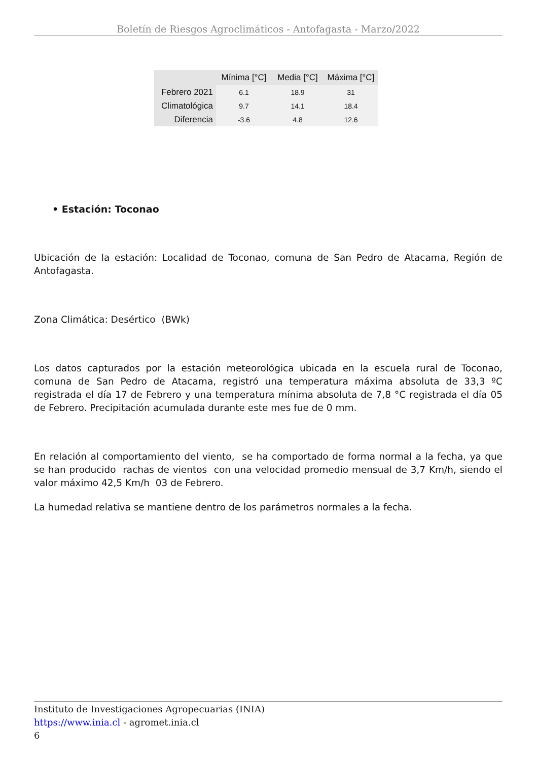Boletín de Riesgos Agroclimáticos - Antofagasta - Marzo/2022
| | Mínima [°C] | Media [°C] | Máxima [°C] |
| --- | --- | --- | --- |
| Febrero 2021 | 6.1 | 18.9 | 31 |
| Climatológica | 9.7 | 14.1 | 18.4 |
| Diferencia | -3.6 | 4.8 | 12.6 |
• Estación: Toconao
Ubicación de la estación: Localidad de Toconao, comuna de San Pedro de Atacama, Región de Antofagasta.
Zona Climática: Desértico (BWk)
Los datos capturados por la estación meteorológica ubicada en la escuela rural de Toconao, comuna de San Pedro de Atacama, registró una temperatura máxima absoluta de 33,3 ºC registrada el día 17 de Febrero y una temperatura mínima absoluta de 7,8 °C registrada el día 05 de Febrero. Precipitación acumulada durante este mes fue de 0 mm.
En relación al comportamiento del viento, se ha comportado de forma normal a la fecha, ya que se han producido rachas de vientos con una velocidad promedio mensual de 3,7 Km/h, siendo el valor máximo 42,5 Km/h 03 de Febrero.
La humedad relativa se mantiene dentro de los parámetros normales a la fecha.
Instituto de Investigaciones Agropecuarias (INIA)
https://www.inia.cl - agromet.inia.cl
6